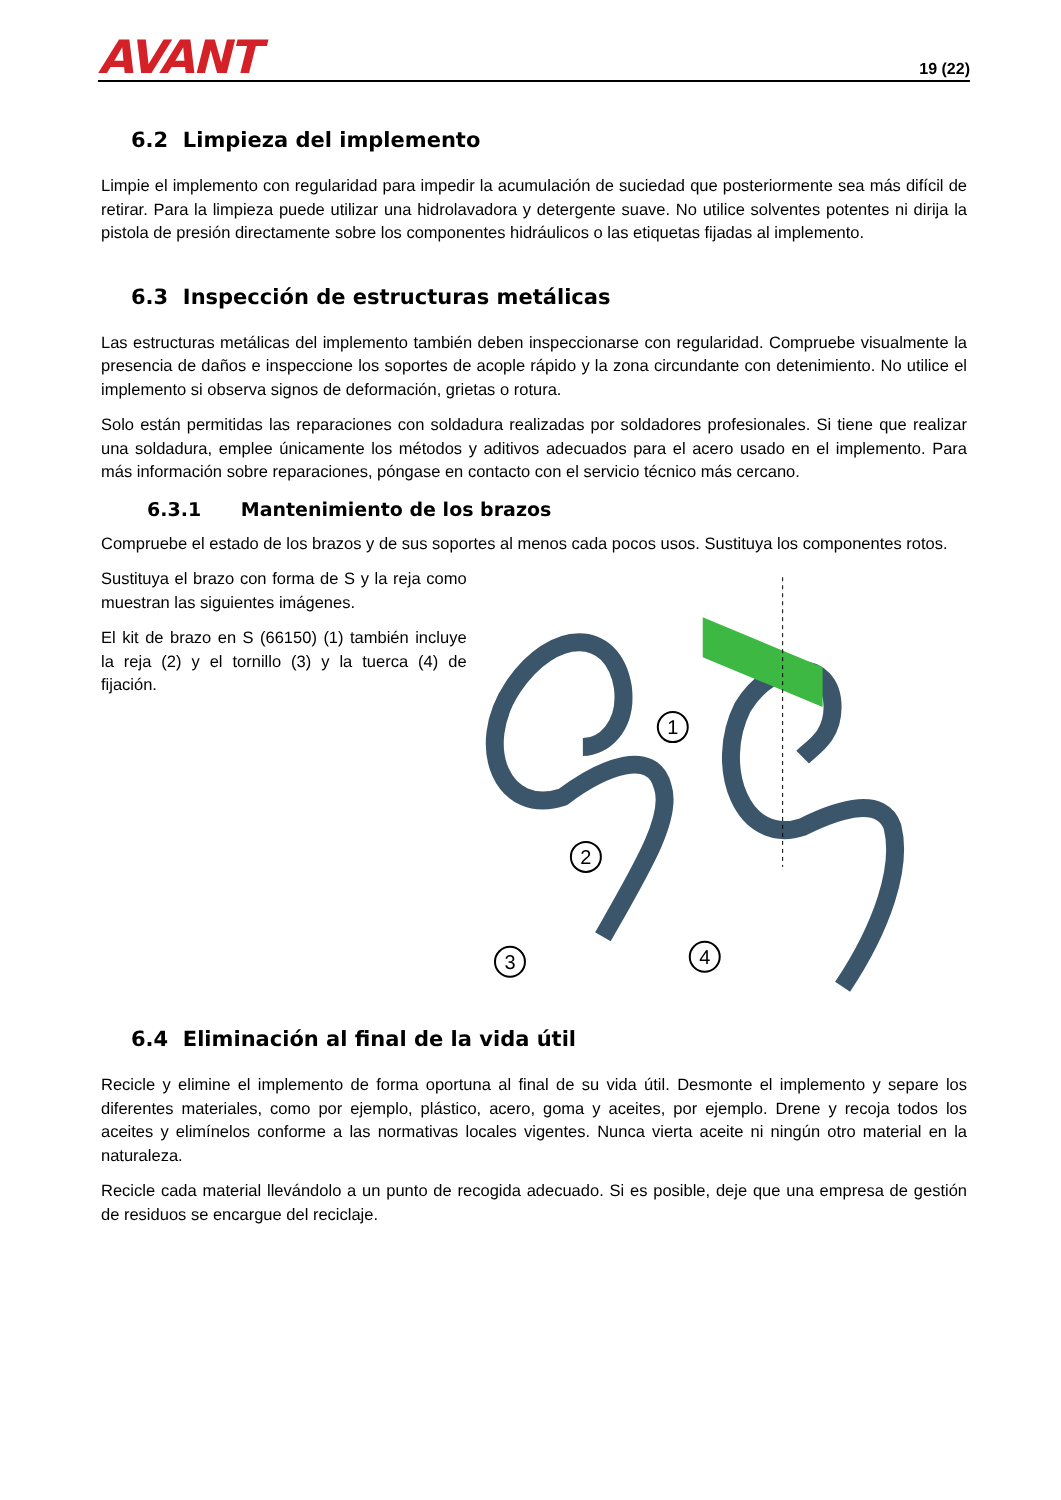AVANT
19 (22)
6.2 Limpieza del implemento
Limpie el implemento con regularidad para impedir la acumulación de suciedad que posteriormente sea más difícil de retirar. Para la limpieza puede utilizar una hidrolavadora y detergente suave. No utilice solventes potentes ni dirija la pistola de presión directamente sobre los componentes hidráulicos o las etiquetas fijadas al implemento.
6.3 Inspección de estructuras metálicas
Las estructuras metálicas del implemento también deben inspeccionarse con regularidad. Compruebe visualmente la presencia de daños e inspeccione los soportes de acople rápido y la zona circundante con detenimiento. No utilice el implemento si observa signos de deformación, grietas o rotura.
Solo están permitidas las reparaciones con soldadura realizadas por soldadores profesionales. Si tiene que realizar una soldadura, emplee únicamente los métodos y aditivos adecuados para el acero usado en el implemento. Para más información sobre reparaciones, póngase en contacto con el servicio técnico más cercano.
6.3.1 Mantenimiento de los brazos
Compruebe el estado de los brazos y de sus soportes al menos cada pocos usos. Sustituya los componentes rotos.
Sustituya el brazo con forma de S y la reja como muestran las siguientes imágenes.
El kit de brazo en S (66150) (1) también incluye la reja (2) y el tornillo (3) y la tuerca (4) de fijación.
1
2
3
4
6.4 Eliminación al final de la vida útil
Recicle y elimine el implemento de forma oportuna al final de su vida útil. Desmonte el implemento y separe los diferentes materiales, como por ejemplo, plástico, acero, goma y aceites, por ejemplo. Drene y recoja todos los aceites y elimínelos conforme a las normativas locales vigentes. Nunca vierta aceite ni ningún otro material en la naturaleza.
Recicle cada material llevándolo a un punto de recogida adecuado. Si es posible, deje que una empresa de gestión de residuos se encargue del reciclaje.